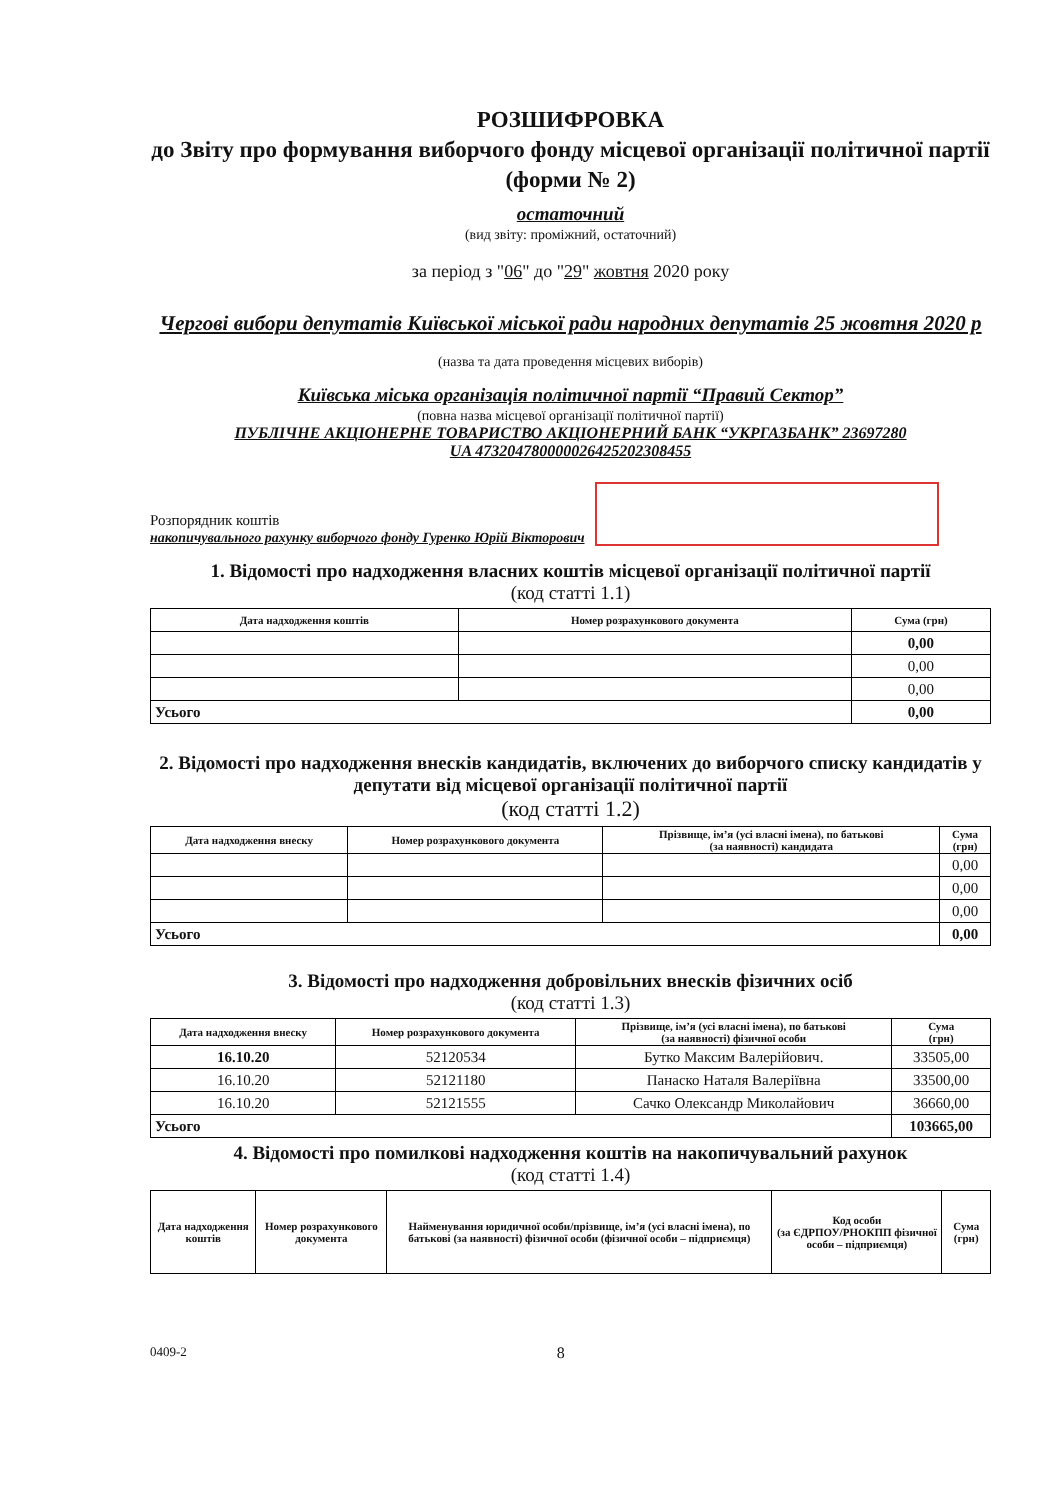РОЗШИФРОВКА
до Звіту про формування виборчого фонду місцевої організації політичної партії
(форми № 2)
остаточний
(вид звіту: проміжний, остаточний)
за період з "06" до "29" жовтня 2020 року
Чергові вибори депутатів Київської міської ради народних депутатів 25 жовтня 2020 р
(назва та дата проведення місцевих виборів)
Київська міська організація політичної партії “Правий Сектор”
(повна назва місцевої організації політичної партії)
ПУБЛІЧНЕ АКЦІОНЕРНЕ ТОВАРИСТВО АКЦІОНЕРНИЙ БАНК “УКРГАЗБАНК” 23697280
UA 473204780000026425202308455
Розпорядник коштів
накопичувального рахунку виборчого фонду Гуренко Юрій Вікторович
1. Відомості про надходження власних коштів місцевої організації політичної партії
(код статті 1.1)
| Дата надходження коштів | Номер розрахункового документа | Сума (грн) |
| --- | --- | --- |
| | | 0,00 |
| | | 0,00 |
| | | 0,00 |
| Усього | | 0,00 |
2. Відомості про надходження внесків кандидатів, включених до виборчого списку кандидатів у депутати від місцевої організації політичної партії
(код статті 1.2)
| Дата надходження внеску | Номер розрахункового документа | Прізвище, ім’я (усі власні імена), по батькові (за наявності) кандидата | Сума (грн) |
| --- | --- | --- | --- |
| | | | 0,00 |
| | | | 0,00 |
| | | | 0,00 |
| Усього | | | 0,00 |
3. Відомості про надходження добровільних внесків фізичних осіб
(код статті 1.3)
| Дата надходження внеску | Номер розрахункового документа | Прізвище, ім’я (усі власні імена), по батькові (за наявності) фізичної особи | Сума (грн) |
| --- | --- | --- | --- |
| 16.10.20 | 52120534 | Бутко Максим Валерійович. | 33505,00 |
| 16.10.20 | 52121180 | Панаско Наталя Валеріївна | 33500,00 |
| 16.10.20 | 52121555 | Сачко Олександр Миколайович | 36660,00 |
| Усього | | | 103665,00 |
4. Відомості про помилкові надходження коштів на накопичувальний рахунок
(код статті 1.4)
| Дата надходження коштів | Номер розрахункового документа | Найменування юридичної особи/прізвище, ім’я (усі власні імена), по батькові (за наявності) фізичної особи (фізичної особи – підприємця) | Код особи (за ЄДРПОУ/РНОКПП фізичної особи – підприємця) | Сума (грн) |
| --- | --- | --- | --- | --- |
0409-2 8